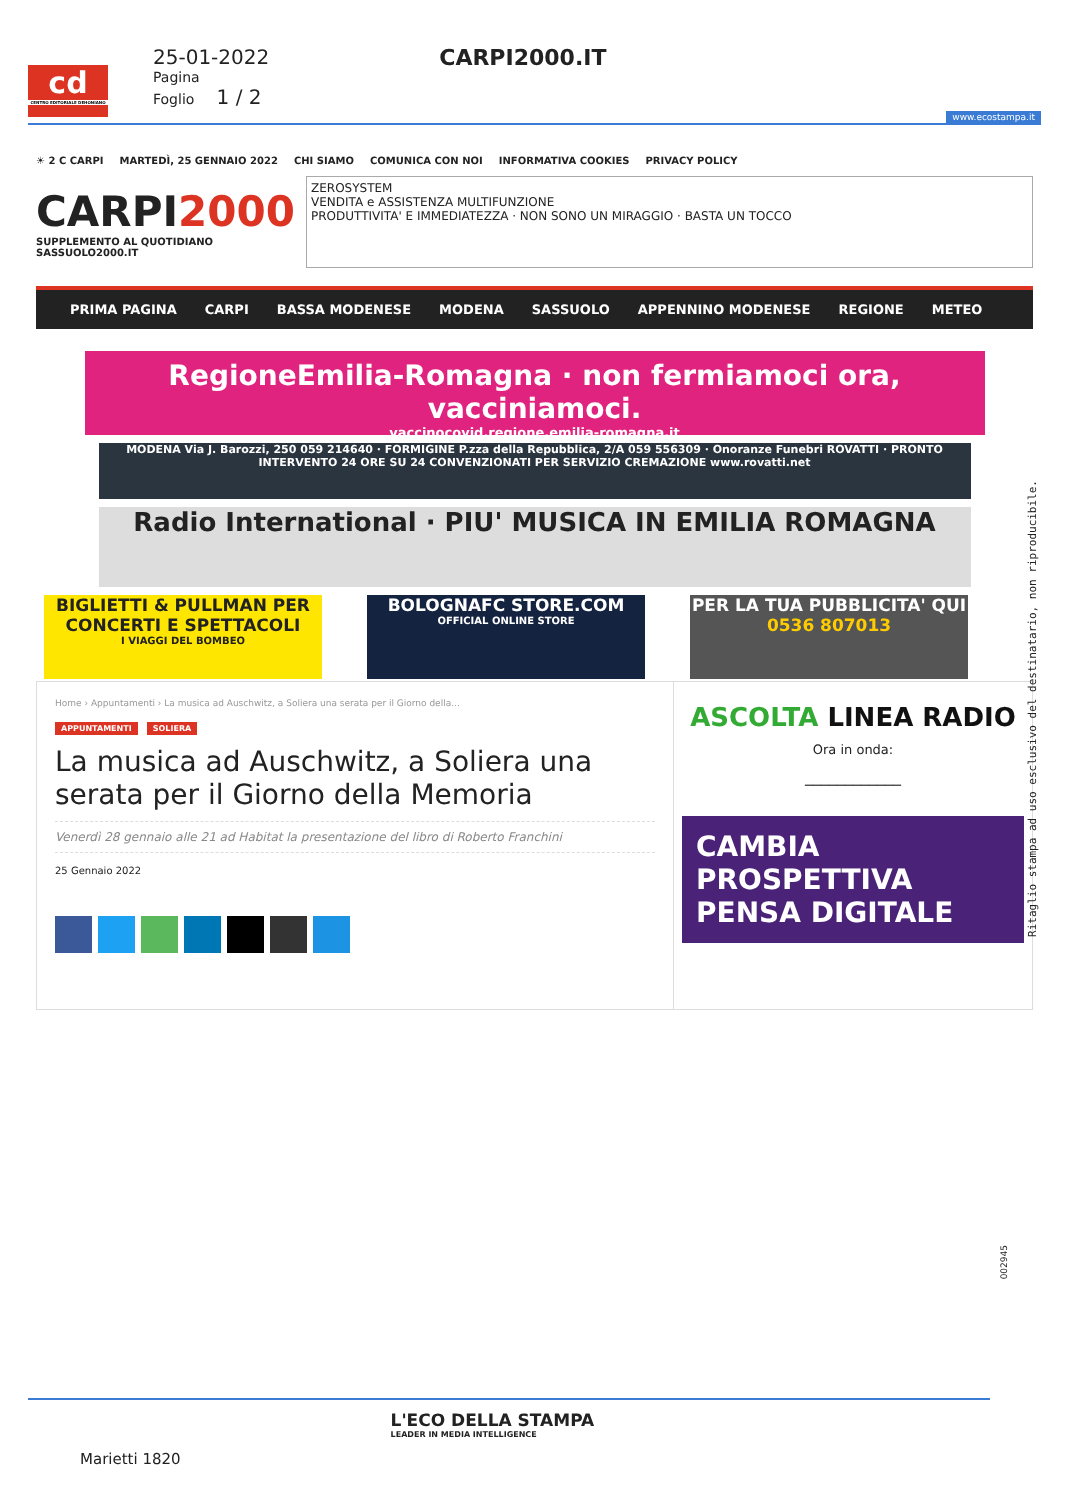cd
CENTRO EDITORIALE DEHONIANO
25-01-2022
Pagina
Foglio 1 / 2
CARPI2000.IT
www.ecostampa.it
☀ 2 C CARPI MARTEDÌ, 25 GENNAIO 2022 CHI SIAMO COMUNICA CON NOI INFORMATIVA COOKIES PRIVACY POLICY
CARPI2000
SUPPLEMENTO AL QUOTIDIANO SASSUOLO2000.IT
ZEROSYSTEM
VENDITA e ASSISTENZA MULTIFUNZIONE
PRODUTTIVITA' E IMMEDIATEZZA · NON SONO UN MIRAGGIO · BASTA UN TOCCO
PRIMA PAGINA CARPI BASSA MODENESE MODENA SASSUOLO APPENNINO MODENESE REGIONE METEO
RegioneEmilia-Romagna · non fermiamoci ora, vacciniamoci.
vaccinocovid.regione.emilia-romagna.it
MODENA Via J. Barozzi, 250 059 214640 · FORMIGINE P.zza della Repubblica, 2/A 059 556309 · Onoranze Funebri ROVATTI · PRONTO INTERVENTO 24 ORE SU 24 CONVENZIONATI PER SERVIZIO CREMAZIONE www.rovatti.net
Radio International · PIU' MUSICA IN EMILIA ROMAGNA
BIGLIETTI & PULLMAN PER CONCERTI E SPETTACOLI
I VIAGGI DEL BOMBEO
BOLOGNAFC STORE.COM
OFFICIAL ONLINE STORE
PER LA TUA PUBBLICITA' QUI
0536 807013
Home › Appuntamenti › La musica ad Auschwitz, a Soliera una serata per il Giorno della...
APPUNTAMENTI SOLIERA
La musica ad Auschwitz, a Soliera una serata per il Giorno della Memoria
Venerdì 28 gennaio alle 21 ad Habitat la presentazione del libro di Roberto Franchini
25 Gennaio 2022
ASCOLTA LINEA RADIO
Ora in onda:
____________
CAMBIA PROSPETTIVA PENSA DIGITALE
Ritaglio stampa ad uso esclusivo del destinatario, non riproducibile.
002945
Marietti 1820
L'ECO DELLA STAMPA
LEADER IN MEDIA INTELLIGENCE